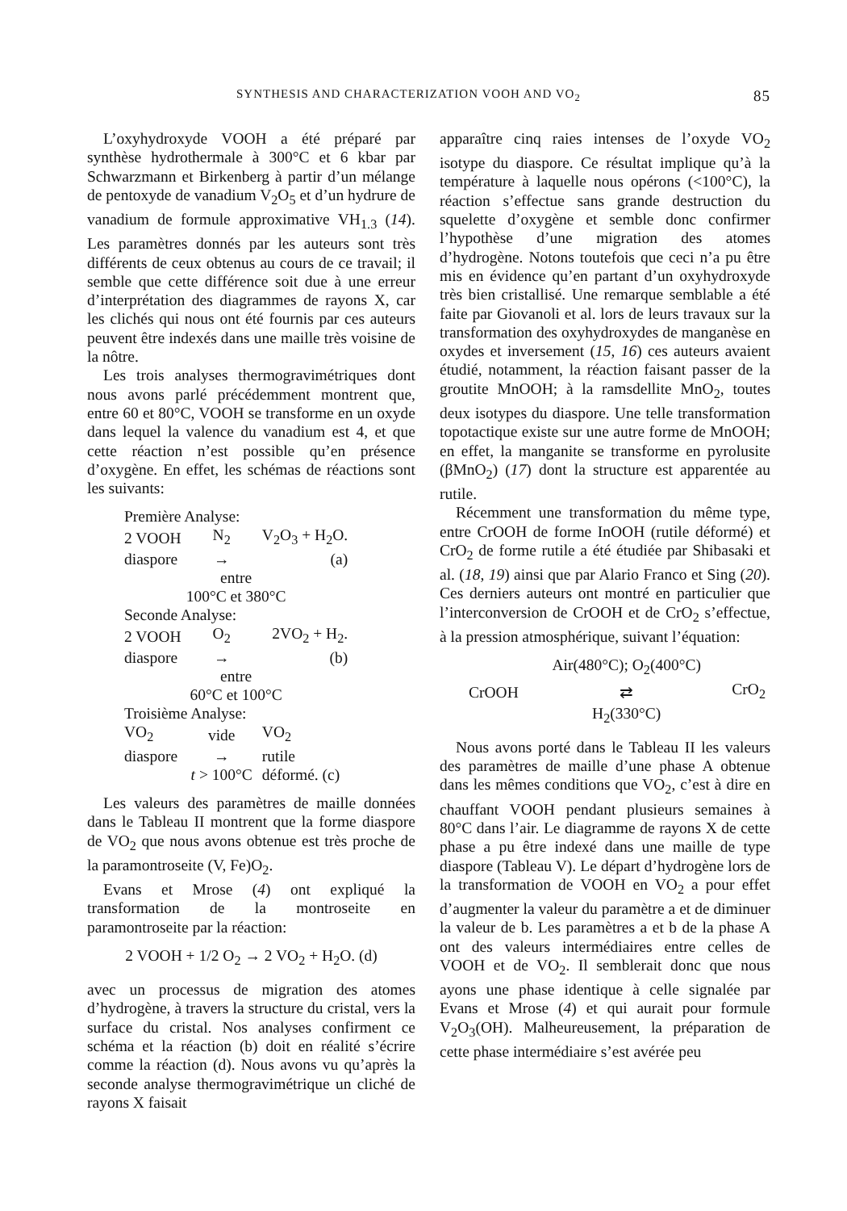SYNTHESIS AND CHARACTERIZATION VOOH AND VO<sub>2</sub> 85
L’oxyhydroxyde VOOH a été préparé par synthèse hydrothermale à 300°C et 6 kbar par Schwarzmann et Birkenberg à partir d’un mélange de pentoxyde de vanadium V<sub>2</sub>O<sub>5</sub> et d’un hydrure de vanadium de formule approximative VH<sub>1.3</sub> (14). Les paramètres donnés par les auteurs sont très différents de ceux obtenus au cours de ce travail; il semble que cette différence soit due à une erreur d’interprétation des diagrammes de rayons X, car les clichés qui nous ont été fournis par ces auteurs peuvent être indexés dans une maille très voisine de la nôtre.
Les trois analyses thermogravimétriques dont nous avons parlé précédemment montrent que, entre 60 et 80°C, VOOH se transforme en un oxyde dans lequel la valence du vanadium est 4, et que cette réaction n’est possible qu’en présence d’oxygène. En effet, les schémas de réactions sont les suivants:
| Première Analyse: | | |
| 2 VOOH | N<sub>2</sub> | V<sub>2</sub>O<sub>3</sub> + H<sub>2</sub>O. |
| diaspore | → | (a) |
| entre 100°C et 380°C | | |
| Seconde Analyse: | | |
| 2 VOOH | O<sub>2</sub> | 2VO<sub>2</sub> + H<sub>2</sub>. |
| diaspore | → | (b) |
| entre 60°C et 100°C | | |
| Troisième Analyse: | | |
| VO<sub>2</sub> | vide | VO<sub>2</sub> |
| diaspore | → | rutile |
| | t > 100°C | déformé. (c) |
Les valeurs des paramètres de maille données dans le Tableau II montrent que la forme diaspore de VO<sub>2</sub> que nous avons obtenue est très proche de la paramontroseite (V, Fe)O<sub>2</sub>.
Evans et Mrose (4) ont expliqué la transformation de la montroseite en paramontroseite par la réaction:
2 VOOH + 1/2 O<sub>2</sub> → 2 VO<sub>2</sub> + H<sub>2</sub>O. (d)
avec un processus de migration des atomes d’hydrogène, à travers la structure du cristal, vers la surface du cristal. Nos analyses confirment ce schéma et la réaction (b) doit en réalité s’écrire comme la réaction (d). Nous avons vu qu’après la seconde analyse thermogravimétrique un cliché de rayons X faisait
apparaître cinq raies intenses de l’oxyde VO<sub>2</sub> isotype du diaspore. Ce résultat implique qu’à la température à laquelle nous opérons (<100°C), la réaction s’effectue sans grande destruction du squelette d’oxygène et semble donc confirmer l’hypothèse d’une migration des atomes d’hydrogène. Notons toutefois que ceci n’a pu être mis en évidence qu’en partant d’un oxyhydroxyde très bien cristallisé. Une remarque semblable a été faite par Giovanoli et al. lors de leurs travaux sur la transformation des oxyhydroxydes de manganèse en oxydes et inversement (15, 16) ces auteurs avaient étudié, notamment, la réaction faisant passer de la groutite MnOOH; à la ramsdellite MnO<sub>2</sub>, toutes deux isotypes du diaspore. Une telle transformation topotactique existe sur une autre forme de MnOOH; en effet, la manganite se transforme en pyrolusite (βMnO<sub>2</sub>) (17) dont la structure est apparentée au rutile.
Récemment une transformation du même type, entre CrOOH de forme InOOH (rutile déformé) et CrO<sub>2</sub> de forme rutile a été étudiée par Shibasaki et al. (18, 19) ainsi que par Alario Franco et Sing (20). Ces derniers auteurs ont montré en particulier que l’interconversion de CrOOH et de CrO<sub>2</sub> s’effectue, à la pression atmosphérique, suivant l’équation:
| | Air(480°C); O<sub>2</sub>(400°C) | |
| CrOOH | ⇄ | CrO<sub>2</sub> |
| | H<sub>2</sub>(330°C) | |
Nous avons porté dans le Tableau II les valeurs des paramètres de maille d’une phase A obtenue dans les mêmes conditions que VO<sub>2</sub>, c’est à dire en chauffant VOOH pendant plusieurs semaines à 80°C dans l’air. Le diagramme de rayons X de cette phase a pu être indexé dans une maille de type diaspore (Tableau V). Le départ d’hydrogène lors de la transformation de VOOH en VO<sub>2</sub> a pour effet d’augmenter la valeur du paramètre a et de diminuer la valeur de b. Les paramètres a et b de la phase A ont des valeurs intermédiaires entre celles de VOOH et de VO<sub>2</sub>. Il semblerait donc que nous ayons une phase identique à celle signalée par Evans et Mrose (4) et qui aurait pour formule V<sub>2</sub>O<sub>3</sub>(OH). Malheureusement, la préparation de cette phase intermédiaire s’est avérée peu